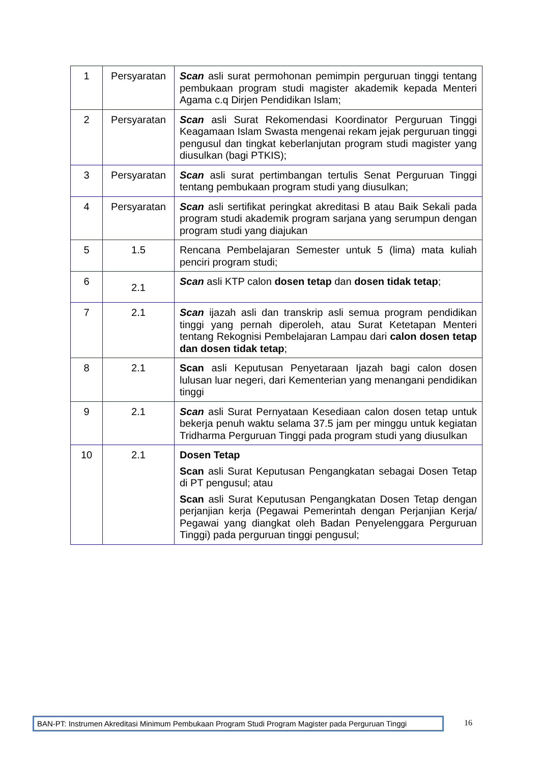| 1 | Persyaratan | Scan asli surat permohonan pemimpin perguruan tinggi tentang pembukaan program studi magister akademik kepada Menteri Agama c.q Dirjen Pendidikan Islam; |
| 2 | Persyaratan | Scan asli Surat Rekomendasi Koordinator Perguruan Tinggi Keagamaan Islam Swasta mengenai rekam jejak perguruan tinggi pengusul dan tingkat keberlanjutan program studi magister yang diusulkan (bagi PTKIS); |
| 3 | Persyaratan | Scan asli surat pertimbangan tertulis Senat Perguruan Tinggi tentang pembukaan program studi yang diusulkan; |
| 4 | Persyaratan | Scan asli sertifikat peringkat akreditasi B atau Baik Sekali pada program studi akademik program sarjana yang serumpun dengan program studi yang diajukan |
| 5 | 1.5 | Rencana Pembelajaran Semester untuk 5 (lima) mata kuliah penciri program studi; |
| 6 | 2.1 | Scan asli KTP calon dosen tetap dan dosen tidak tetap ; |
| 7 | 2.1 | Scan ijazah asli dan transkrip asli semua program pendidikan tinggi yang pernah diperoleh, atau Surat Ketetapan Menteri tentang Rekognisi Pembelajaran Lampau dari calon dosen tetap dan dosen tidak tetap ; |
| 8 | 2.1 | Scan asli Keputusan Penyetaraan Ijazah bagi calon dosen lulusan luar negeri, dari Kementerian yang menangani pendidikan tinggi |
| 9 | 2.1 | Scan asli Surat Pernyataan Kesediaan calon dosen tetap untuk bekerja penuh waktu selama 37.5 jam per minggu untuk kegiatan Tridharma Perguruan Tinggi pada program studi yang diusulkan |
| 10 | 2.1 | Dosen Tetap Scan asli Surat Keputusan Pengangkatan sebagai Dosen Tetap di PT pengusul; atau Scan asli Surat Keputusan Pengangkatan Dosen Tetap dengan perjanjian kerja (Pegawai Pemerintah dengan Perjanjian Kerja/ Pegawai yang diangkat oleh Badan Penyelenggara Perguruan Tinggi) pada perguruan tinggi pengusul; |
BAN-PT: Instrumen Akreditasi Minimum Pembukaan Program Studi Program Magister pada Perguruan Tinggi
16